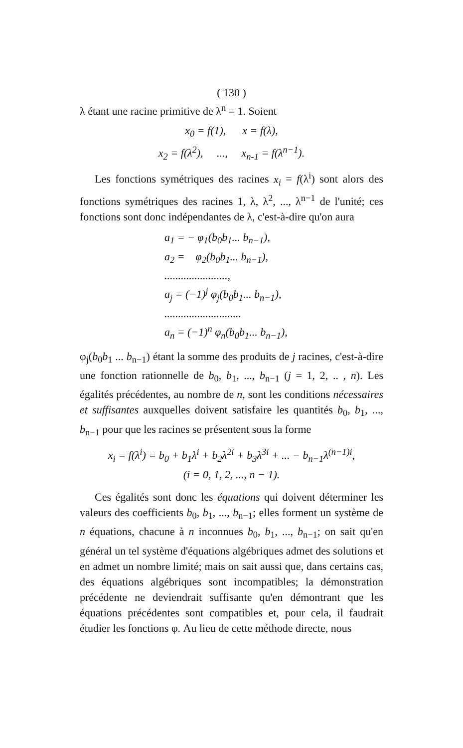( 130 )
λ étant une racine primitive de λ<sup>n</sup> = 1. Soient
x<sub>0</sub> = f(1), x = f(λ),
x<sub>2</sub> = f(λ<sup>2</sup>), ..., x<sub>n-1</sub> = f(λ<sup>n−1</sup>).
Les fonctions symétriques des racines x<sub>i</sub> = f(λ<sup>i</sup>) sont alors des fonctions symétriques des racines 1, λ, λ<sup>2</sup>, ..., λ<sup>n−1</sup> de l'unité; ces fonctions sont donc indépendantes de λ, c'est-à-dire qu'on aura
a<sub>1</sub> = − φ<sub>1</sub>(b<sub>0</sub>b<sub>1</sub>... b<sub>n−1</sub>),
a<sub>2</sub> = φ<sub>2</sub>(b<sub>0</sub>b<sub>1</sub>... b<sub>n−1</sub>),
.......................,
a<sub>j</sub> = (−1)<sup>j</sup> φ<sub>j</sub>(b<sub>0</sub>b<sub>1</sub>... b<sub>n−1</sub>),
............................
a<sub>n</sub> = (−1)<sup>n</sup> φ<sub>n</sub>(b<sub>0</sub>b<sub>1</sub>... b<sub>n−1</sub>),
φ<sub>j</sub>(b<sub>0</sub>b<sub>1</sub> ... b<sub>n−1</sub>) étant la somme des produits de j racines, c'est-à-dire une fonction rationnelle de b<sub>0</sub>, b<sub>1</sub>, ..., b<sub>n−1</sub> (j = 1, 2, .. , n). Les égalités précédentes, au nombre de n, sont les conditions nécessaires et suffisantes auxquelles doivent satisfaire les quantités b<sub>0</sub>, b<sub>1</sub>, ..., b<sub>n−1</sub> pour que les racines se présentent sous la forme
x<sub>i</sub> = f(λ<sup>i</sup>) = b<sub>0</sub> + b<sub>1</sub>λ<sup>i</sup> + b<sub>2</sub>λ<sup>2i</sup> + b<sub>3</sub>λ<sup>3i</sup> + ... − b<sub>n−1</sub>λ<sup>(n−1)i</sup>,
(i = 0, 1, 2, ..., n − 1).
Ces égalités sont donc les équations qui doivent déterminer les valeurs des coefficients b<sub>0</sub>, b<sub>1</sub>, ..., b<sub>n−1</sub>; elles forment un système de n équations, chacune à n inconnues b<sub>0</sub>, b<sub>1</sub>, ..., b<sub>n−1</sub>; on sait qu'en général un tel système d'équations algébriques admet des solutions et en admet un nombre limité; mais on sait aussi que, dans certains cas, des équations algébriques sont incompatibles; la démonstration précédente ne deviendrait suffisante qu'en démontrant que les équations précédentes sont compatibles et, pour cela, il faudrait étudier les fonctions φ. Au lieu de cette méthode directe, nous